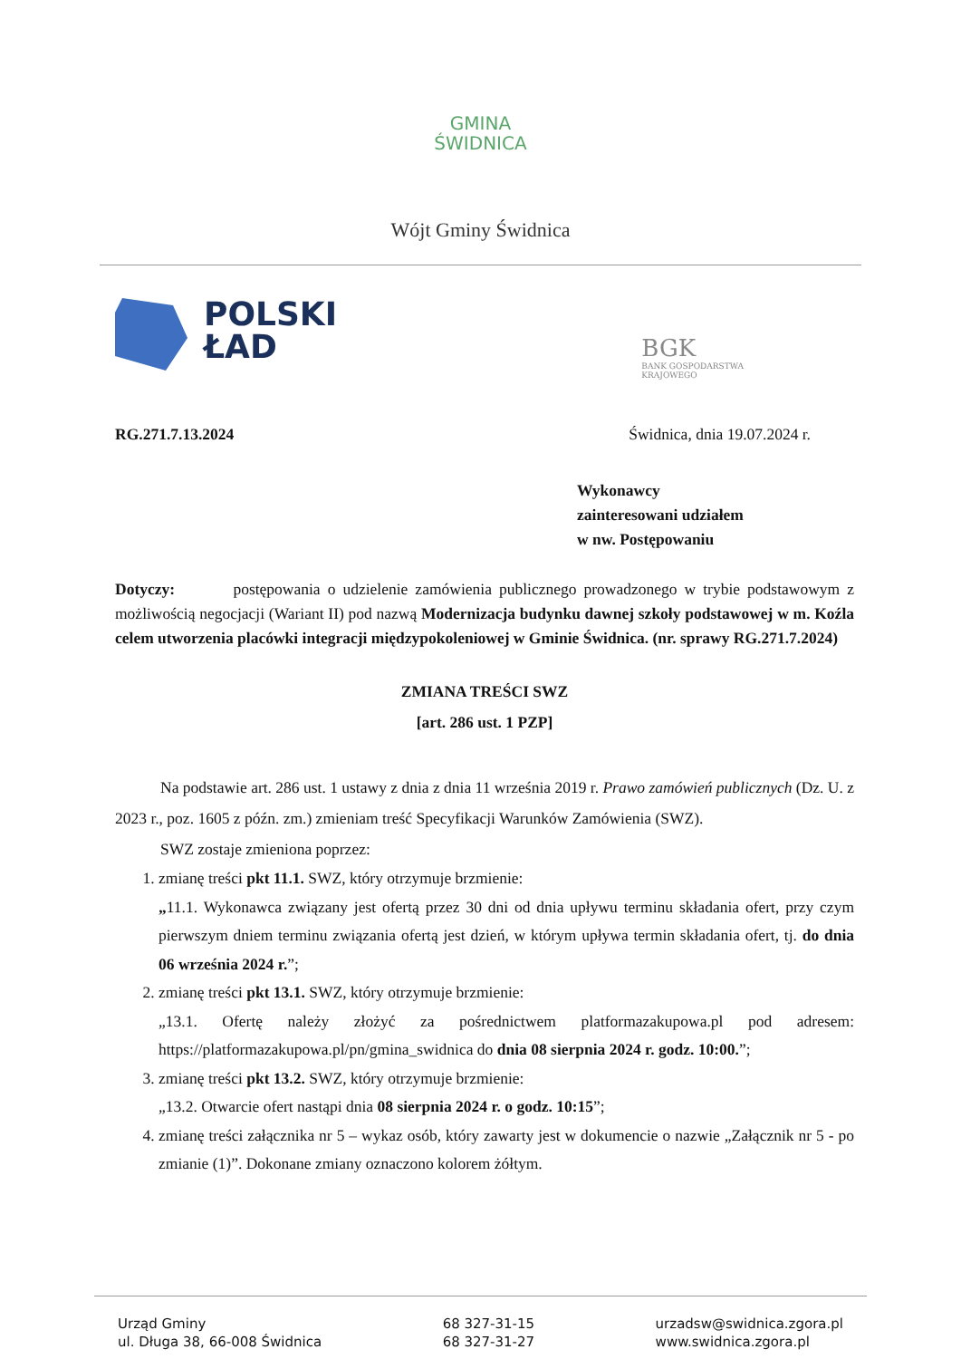GMINA
ŚWIDNICA
Wójt Gminy Świdnica
POLSKI
ŁAD
BGK
BANK GOSPODARSTWA
KRAJOWEGO
RG.271.7.13.2024 Świdnica, dnia 19.07.2024 r.
Wykonawcy
zainteresowani udziałem
w nw. Postępowaniu
Dotyczy: postępowania o udzielenie zamówienia publicznego prowadzonego w trybie podstawowym z możliwością negocjacji (Wariant II) pod nazwą Modernizacja budynku dawnej szkoły podstawowej w m. Koźla celem utworzenia placówki integracji międzypokoleniowej w Gminie Świdnica. (nr. sprawy RG.271.7.2024)
ZMIANA TREŚCI SWZ
[art. 286 ust. 1 PZP]
Na podstawie art. 286 ust. 1 ustawy z dnia z dnia 11 września 2019 r. Prawo zamówień publicznych (Dz. U. z 2023 r., poz. 1605 z późn. zm.) zmieniam treść Specyfikacji Warunków Zamówienia (SWZ).
SWZ zostaje zmieniona poprzez:
1. zmianę treści pkt 11.1. SWZ, który otrzymuje brzmienie:
„11.1. Wykonawca związany jest ofertą przez 30 dni od dnia upływu terminu składania ofert, przy czym pierwszym dniem terminu związania ofertą jest dzień, w którym upływa termin składania ofert, tj. do dnia 06 września 2024 r.”;
2. zmianę treści pkt 13.1. SWZ, który otrzymuje brzmienie:
„13.1. Ofertę należy złożyć za pośrednictwem platformazakupowa.pl pod adresem: https://platformazakupowa.pl/pn/gmina_swidnica do dnia 08 sierpnia 2024 r. godz. 10:00.”;
3. zmianę treści pkt 13.2. SWZ, który otrzymuje brzmienie:
„13.2. Otwarcie ofert nastąpi dnia 08 sierpnia 2024 r. o godz. 10:15”;
4. zmianę treści załącznika nr 5 – wykaz osób, który zawarty jest w dokumencie o nazwie „Załącznik nr 5 - po zmianie (1)”. Dokonane zmiany oznaczono kolorem żółtym.
Urząd Gminy
ul. Długa 38, 66-008 Świdnica
68 327-31-15
68 327-31-27
urzadsw@swidnica.zgora.pl
www.swidnica.zgora.pl